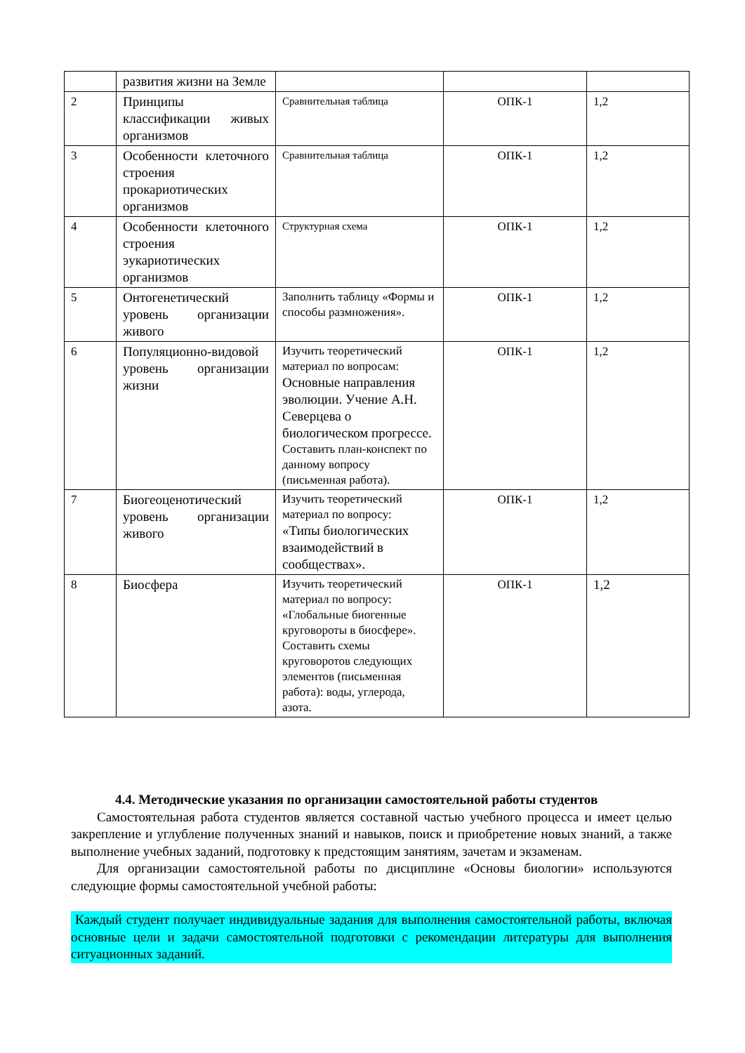| | развития жизни на Земле | | | |
| 2 | Принципы классификации живых организмов | Сравнительная таблица | ОПК-1 | 1,2 |
| 3 | Особенности клеточного строения прокариотических организмов | Сравнительная таблица | ОПК-1 | 1,2 |
| 4 | Особенности клеточного строения эукариотических организмов | Структурная схема | ОПК-1 | 1,2 |
| 5 | Онтогенетический уровень организации живого | Заполнить таблицу «Формы и способы размножения». | ОПК-1 | 1,2 |
| 6 | Популяционно-видовой уровень организации жизни | Изучить теоретический материал по вопросам: Основные направления эволюции. Учение А.Н. Северцева о биологическом прогрессе. Составить план-конспект по данному вопросу (письменная работа). | ОПК-1 | 1,2 |
| 7 | Биогеоценотический уровень организации живого | Изучить теоретический материал по вопросу: «Типы биологических взаимодействий в сообществах». | ОПК-1 | 1,2 |
| 8 | Биосфера | Изучить теоретический материал по вопросу: «Глобальные биогенные круговороты в биосфере». Составить схемы круговоротов следующих элементов (письменная работа): воды, углерода, азота. | ОПК-1 | 1,2 |
4.4. Методические указания по организации самостоятельной работы студентов
Самостоятельная работа студентов является составной частью учебного процесса и имеет целью закрепление и углубление полученных знаний и навыков, поиск и приобретение новых знаний, а также выполнение учебных заданий, подготовку к предстоящим занятиям, зачетам и экзаменам.
Для организации самостоятельной работы по дисциплине «Основы биологии» используются следующие формы самостоятельной учебной работы:
Каждый студент получает индивидуальные задания для выполнения самостоятельной работы, включая основные цели и задачи самостоятельной подготовки с рекомендации литературы для выполнения ситуационных заданий.